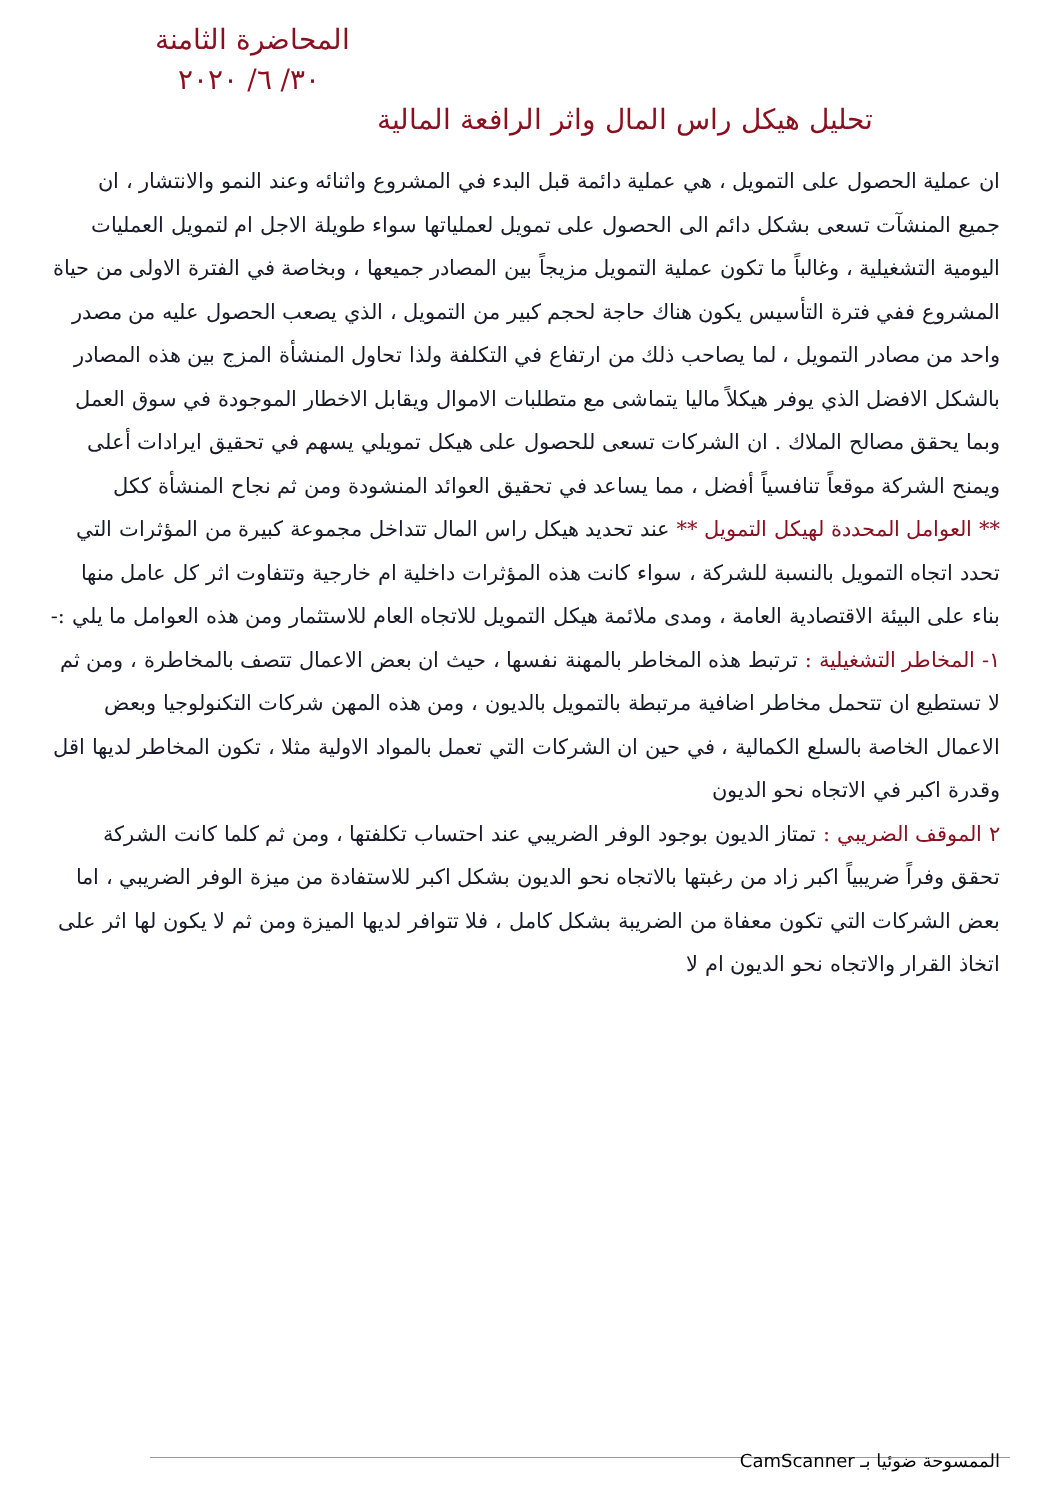المحاضرة الثامنة
٣٠/ ٦/ ٢٠٢٠
تحليل هيكل راس المال واثر الرافعة المالية
ان عملية الحصول على التمويل ، هي عملية دائمة قبل البدء في المشروع واثنائه وعند النمو والانتشار ، ان جميع المنشآت تسعى بشكل دائم الى الحصول على تمويل لعملياتها سواء طويلة الاجل ام لتمويل العمليات اليومية التشغيلية ، وغالباً ما تكون عملية التمويل مزيجاً بين المصادر جميعها ، وبخاصة في الفترة الاولى من حياة المشروع ففي فترة التأسيس يكون هناك حاجة لحجم كبير من التمويل ، الذي يصعب الحصول عليه من مصدر واحد من مصادر التمويل ، لما يصاحب ذلك من ارتفاع في التكلفة ولذا تحاول المنشأة المزج بين هذه المصادر بالشكل الافضل الذي يوفر هيكلاً ماليا يتماشى مع متطلبات الاموال ويقابل الاخطار الموجودة في سوق العمل وبما يحقق مصالح الملاك . ان الشركات تسعى للحصول على هيكل تمويلي يسهم في تحقيق ايرادات أعلى ويمنح الشركة موقعاً تنافسياً أفضل ، مما يساعد في تحقيق العوائد المنشودة ومن ثم نجاح المنشأة ككل
** العوامل المحددة لهيكل التمويل ** عند تحديد هيكل راس المال تتداخل مجموعة كبيرة من المؤثرات التي تحدد اتجاه التمويل بالنسبة للشركة ، سواء كانت هذه المؤثرات داخلية ام خارجية وتتفاوت اثر كل عامل منها بناء على البيئة الاقتصادية العامة ، ومدى ملائمة هيكل التمويل للاتجاه العام للاستثمار ومن هذه العوامل ما يلي :-
١- المخاطر التشغيلية : ترتبط هذه المخاطر بالمهنة نفسها ، حيث ان بعض الاعمال تتصف بالمخاطرة ، ومن ثم لا تستطيع ان تتحمل مخاطر اضافية مرتبطة بالتمويل بالديون ، ومن هذه المهن شركات التكنولوجيا وبعض الاعمال الخاصة بالسلع الكمالية ، في حين ان الشركات التي تعمل بالمواد الاولية مثلا ، تكون المخاطر لديها اقل وقدرة اكبر في الاتجاه نحو الديون
٢ الموقف الضريبي : تمتاز الديون بوجود الوفر الضريبي عند احتساب تكلفتها ، ومن ثم كلما كانت الشركة تحقق وفراً ضريبياً اكبر زاد من رغبتها بالاتجاه نحو الديون بشكل اكبر للاستفادة من ميزة الوفر الضريبي ، اما بعض الشركات التي تكون معفاة من الضريبة بشكل كامل ، فلا تتوافر لديها الميزة ومن ثم لا يكون لها اثر على اتخاذ القرار والاتجاه نحو الديون ام لا
الممسوحة ضوئيا بـ CamScanner